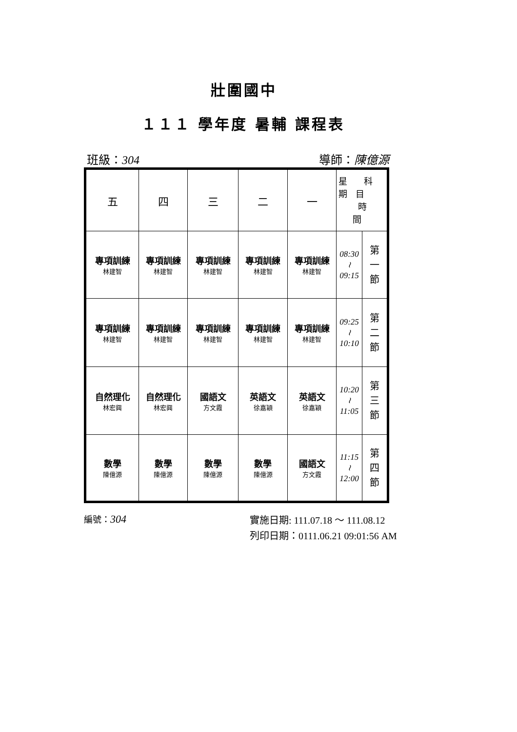壯圍國中
１１１ 學年度 暑輔 課程表
班級：304 導師：陳億源
| 五 | 四 | 三 | 二 | 一 | 星 科 期 目 時 間 | |
| 專項訓練 林建智 | 專項訓練 林建智 | 專項訓練 林建智 | 專項訓練 林建智 | 專項訓練 林建智 | 08:30 ≀ 09:15 | 第 一 節 |
| 專項訓練 林建智 | 專項訓練 林建智 | 專項訓練 林建智 | 專項訓練 林建智 | 專項訓練 林建智 | 09:25 ≀ 10:10 | 第 二 節 |
| 自然理化 林宏興 | 自然理化 林宏興 | 國語文 方文霞 | 英語文 徐嘉穎 | 英語文 徐嘉穎 | 10:20 ≀ 11:05 | 第 三 節 |
| 數學 陳億源 | 數學 陳億源 | 數學 陳億源 | 數學 陳億源 | 國語文 方文霞 | 11:15 ≀ 12:00 | 第 四 節 |
編號：304
實施日期: 111.07.18 ～ 111.08.12
列印日期：0111.06.21 09:01:56 AM